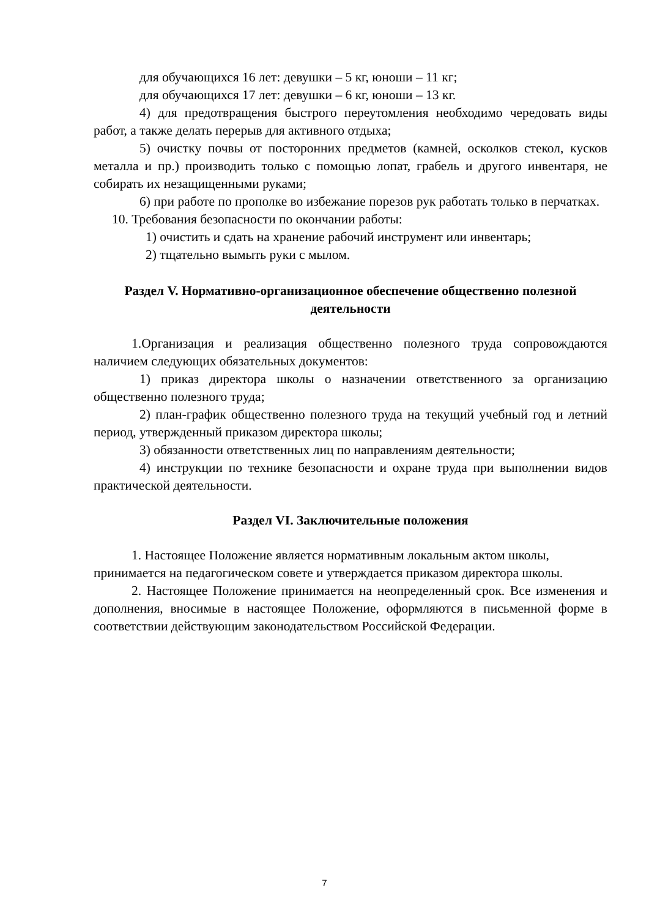для обучающихся 16 лет: девушки – 5 кг, юноши – 11 кг;
для обучающихся 17 лет: девушки – 6 кг, юноши – 13 кг.
4) для предотвращения быстрого переутомления необходимо чередовать виды работ, а также делать перерыв для активного отдыха;
5) очистку почвы от посторонних предметов (камней, осколков стекол, кусков металла и пр.) производить только с помощью лопат, грабель и другого инвентаря, не собирать их незащищенными руками;
6) при работе по прополке во избежание порезов рук работать только в перчатках.
10. Требования безопасности по окончании работы:
1) очистить и сдать на хранение рабочий инструмент или инвентарь;
2) тщательно вымыть руки с мылом.
Раздел V. Нормативно-организационное обеспечение общественно полезной деятельности
1.Организация и реализация общественно полезного труда сопровождаются наличием следующих обязательных документов:
1) приказ директора школы о назначении ответственного за организацию общественно полезного труда;
2) план-график общественно полезного труда на текущий учебный год и летний период, утвержденный приказом директора школы;
3) обязанности ответственных лиц по направлениям деятельности;
4) инструкции по технике безопасности и охране труда при выполнении видов практической деятельности.
Раздел VI. Заключительные положения
1. Настоящее Положение является нормативным локальным актом школы, принимается на педагогическом совете и утверждается приказом директора школы.
2. Настоящее Положение принимается на неопределенный срок. Все изменения и дополнения, вносимые в настоящее Положение, оформляются в письменной форме в соответствии действующим законодательством Российской Федерации.
7